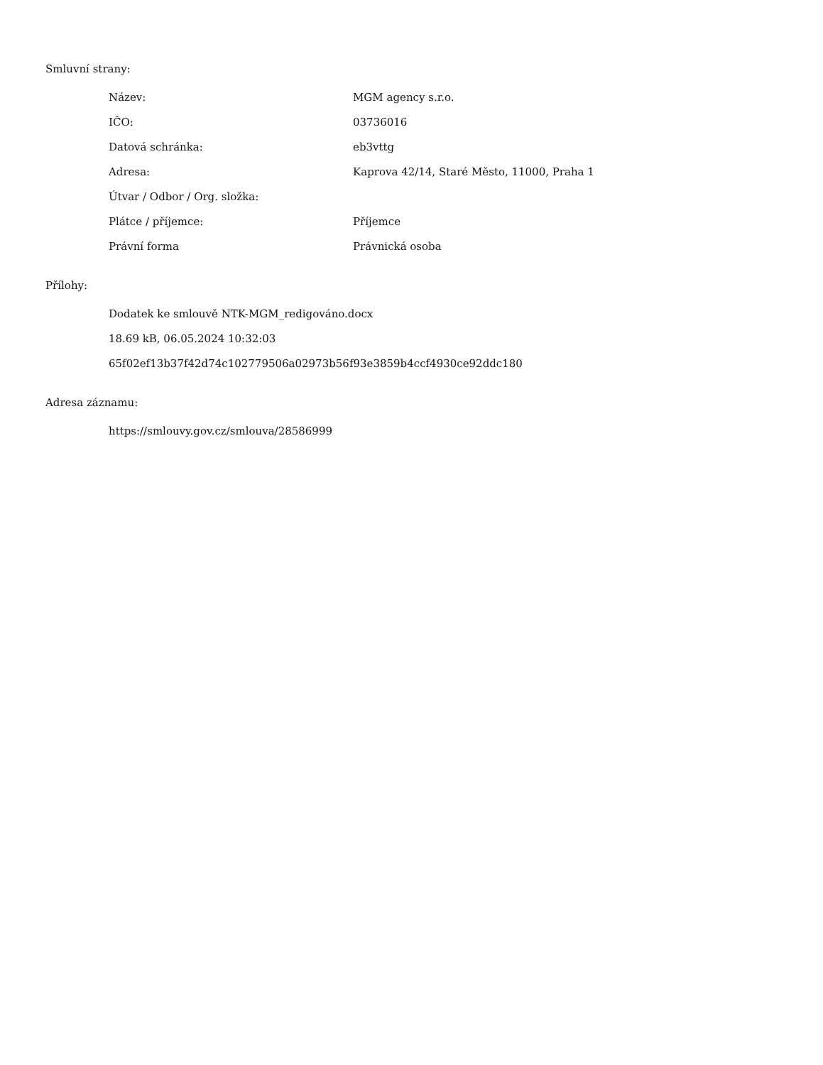Smluvní strany:
| Název: | MGM agency s.r.o. |
| IČO: | 03736016 |
| Datová schránka: | eb3vttg |
| Adresa: | Kaprova 42/14, Staré Město, 11000, Praha 1 |
| Útvar / Odbor / Org. složka: | |
| Plátce / příjemce: | Příjemce |
| Právní forma | Právnická osoba |
Přílohy:
Dodatek ke smlouvě NTK-MGM_redigováno.docx
18.69 kB, 06.05.2024 10:32:03
65f02ef13b37f42d74c102779506a02973b56f93e3859b4ccf4930ce92ddc180
Adresa záznamu:
https://smlouvy.gov.cz/smlouva/28586999